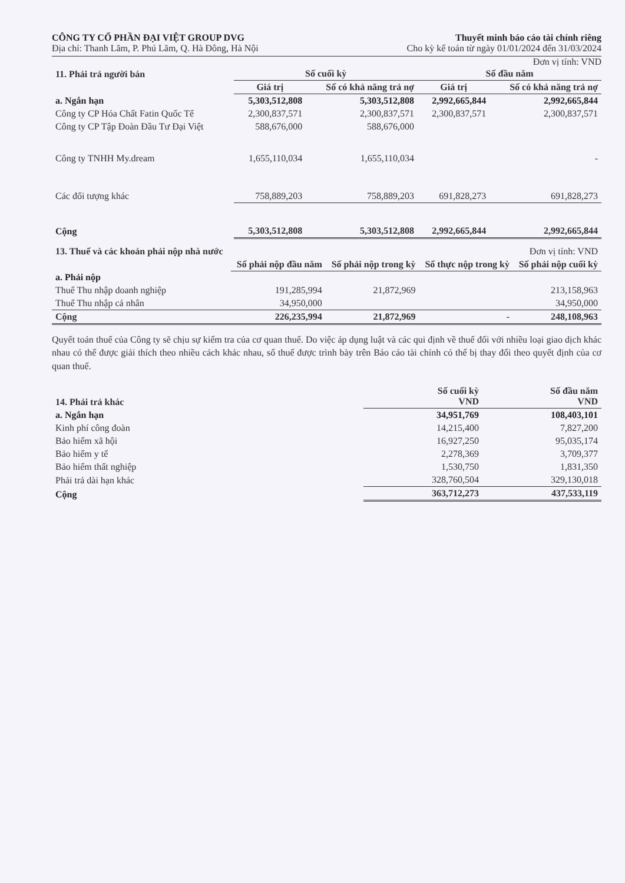CÔNG TY CỔ PHẦN ĐẠI VIỆT GROUP DVG
Địa chỉ: Thanh Lãm, P. Phú Lãm, Q. Hà Đông, Hà Nội
Thuyết minh báo cáo tài chính riêng
Cho kỳ kế toán từ ngày 01/01/2024 đến 31/03/2024
Đơn vị tính: VND
| 11. Phải trả người bán | Số cuối kỳ | | Số đầu năm | |
| --- | --- | --- | --- | --- |
| | Giá trị | Số có khả năng trả nợ | Giá trị | Số có khả năng trả nợ |
| a. Ngắn hạn | 5,303,512,808 | 5,303,512,808 | 2,992,665,844 | 2,992,665,844 |
| Công ty CP Hóa Chất Fatin Quốc Tế | 2,300,837,571 | 2,300,837,571 | 2,300,837,571 | 2,300,837,571 |
| Công ty CP Tập Đoàn Đầu Tư Đại Việt | 588,676,000 | 588,676,000 | | |
| Công ty TNHH My.dream | 1,655,110,034 | 1,655,110,034 | | - |
| Các đối tượng khác | 758,889,203 | 758,889,203 | 691,828,273 | 691,828,273 |
| Cộng | 5,303,512,808 | 5,303,512,808 | 2,992,665,844 | 2,992,665,844 |
| 13. Thuế và các khoản phải nộp nhà nước | | | | Đơn vị tính: VND |
| | Số phải nộp đầu năm | Số phải nộp trong kỳ | Số thực nộp trong kỳ | Số phải nộp cuối kỳ |
| a. Phải nộp | | | | |
| Thuế Thu nhập doanh nghiệp | 191,285,994 | 21,872,969 | | 213,158,963 |
| Thuế Thu nhập cá nhân | 34,950,000 | | | 34,950,000 |
| Cộng | 226,235,994 | 21,872,969 | - | 248,108,963 |
Quyết toán thuế của Công ty sẽ chịu sự kiểm tra của cơ quan thuế. Do việc áp dụng luật và các qui định về thuế đối với nhiều loại giao dịch khác nhau có thể được giải thích theo nhiều cách khác nhau, số thuế được trình bày trên Báo cáo tài chính có thể bị thay đổi theo quyết định của cơ quan thuế.
| 14. Phải trả khác | Số cuối kỳ VND | Số đầu năm VND |
| --- | --- | --- |
| a. Ngắn hạn | 34,951,769 | 108,403,101 |
| Kinh phí công đoàn | 14,215,400 | 7,827,200 |
| Bảo hiểm xã hội | 16,927,250 | 95,035,174 |
| Bảo hiểm y tế | 2,278,369 | 3,709,377 |
| Bảo hiểm thất nghiệp | 1,530,750 | 1,831,350 |
| Phải trả dài hạn khác | 328,760,504 | 329,130,018 |
| Cộng | 363,712,273 | 437,533,119 |